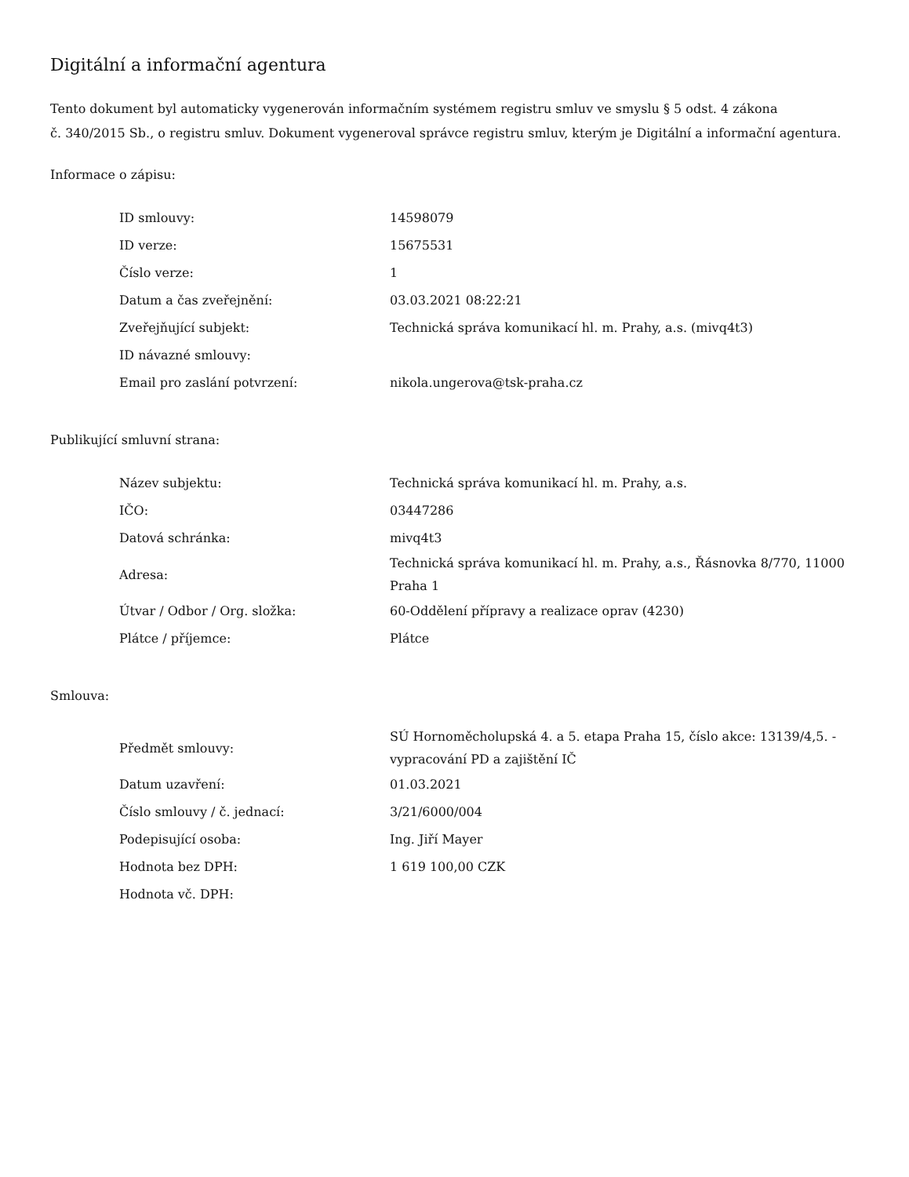Digitální a informační agentura
Tento dokument byl automaticky vygenerován informačním systémem registru smluv ve smyslu § 5 odst. 4 zákona
č. 340/2015 Sb., o registru smluv. Dokument vygeneroval správce registru smluv, kterým je Digitální a informační agentura.
Informace o zápisu:
| ID smlouvy: | 14598079 |
| ID verze: | 15675531 |
| Číslo verze: | 1 |
| Datum a čas zveřejnění: | 03.03.2021 08:22:21 |
| Zveřejňující subjekt: | Technická správa komunikací hl. m. Prahy, a.s. (mivq4t3) |
| ID návazné smlouvy: | |
| Email pro zaslání potvrzení: | nikola.ungerova@tsk-praha.cz |
Publikující smluvní strana:
| Název subjektu: | Technická správa komunikací hl. m. Prahy, a.s. |
| IČO: | 03447286 |
| Datová schránka: | mivq4t3 |
| Adresa: | Technická správa komunikací hl. m. Prahy, a.s., Řásnovka 8/770, 11000 Praha 1 |
| Útvar / Odbor / Org. složka: | 60-Oddělení přípravy a realizace oprav (4230) |
| Plátce / příjemce: | Plátce |
Smlouva:
| Předmět smlouvy: | SÚ Hornoměcholupská 4. a 5. etapa Praha 15, číslo akce: 13139/4,5. - vypracování PD a zajištění IČ |
| Datum uzavření: | 01.03.2021 |
| Číslo smlouvy / č. jednací: | 3/21/6000/004 |
| Podepisující osoba: | Ing. Jiří Mayer |
| Hodnota bez DPH: | 1 619 100,00 CZK |
| Hodnota vč. DPH: | |